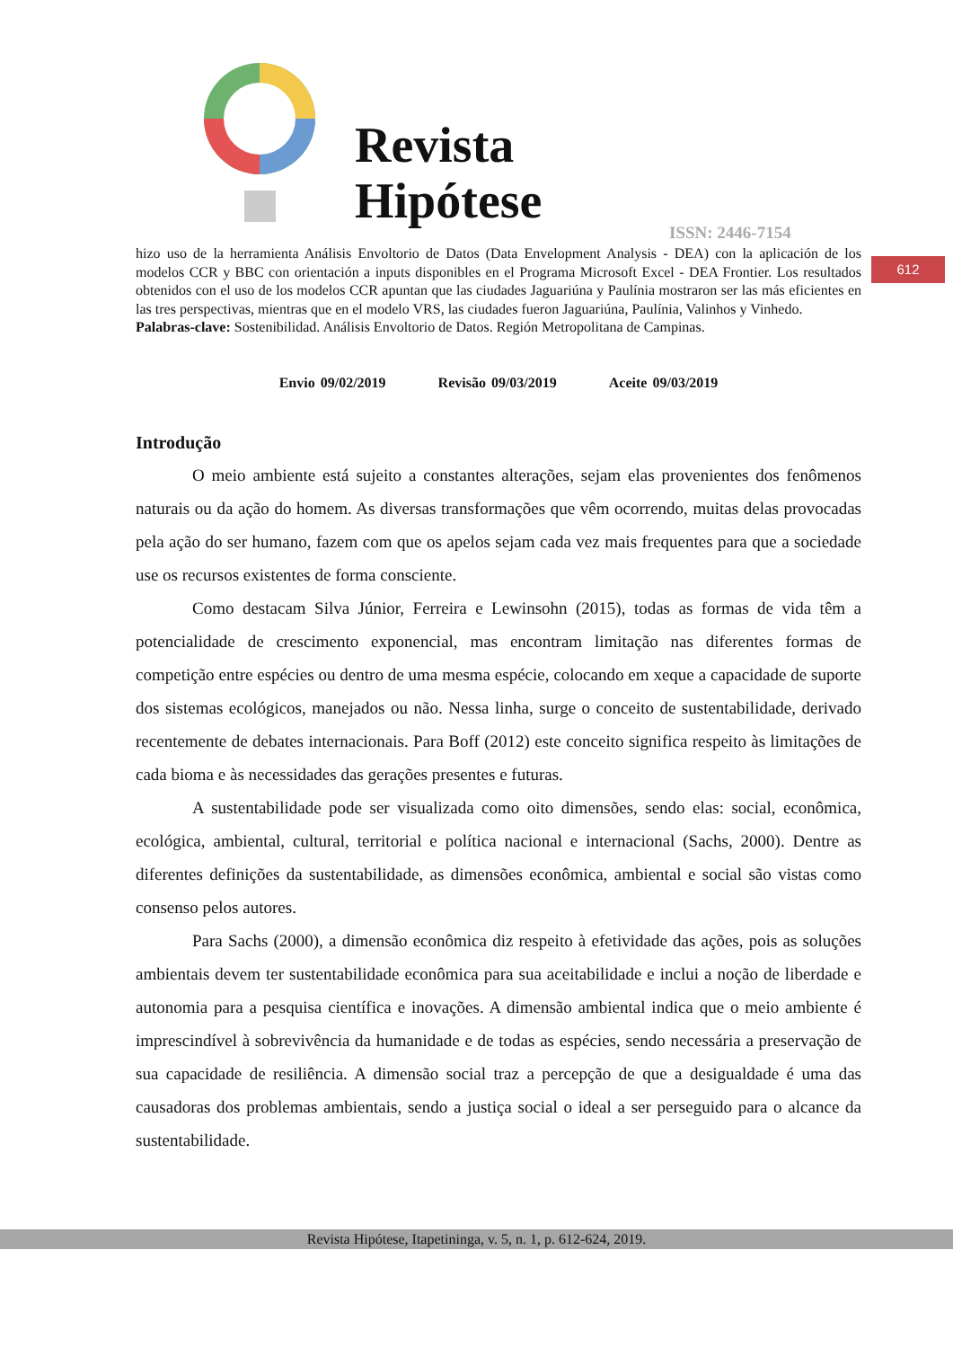Revista
Hipótese
ISSN: 2446-7154
612
hizo uso de la herramienta Análisis Envoltorio de Datos (Data Envelopment Analysis - DEA) con la aplicación de los modelos CCR y BBC con orientación a inputs disponibles en el Programa Microsoft Excel - DEA Frontier. Los resultados obtenidos con el uso de los modelos CCR apuntan que las ciudades Jaguariúna y Paulínia mostraron ser las más eficientes en las tres perspectivas, mientras que en el modelo VRS, las ciudades fueron Jaguariúna, Paulínia, Valinhos y Vinhedo.
Palabras-clave: Sostenibilidad. Análisis Envoltorio de Datos. Región Metropolitana de Campinas.
Envio 09/02/2019 Revisão 09/03/2019 Aceite 09/03/2019
Introdução
O meio ambiente está sujeito a constantes alterações, sejam elas provenientes dos fenômenos naturais ou da ação do homem. As diversas transformações que vêm ocorrendo, muitas delas provocadas pela ação do ser humano, fazem com que os apelos sejam cada vez mais frequentes para que a sociedade use os recursos existentes de forma consciente.
Como destacam Silva Júnior, Ferreira e Lewinsohn (2015), todas as formas de vida têm a potencialidade de crescimento exponencial, mas encontram limitação nas diferentes formas de competição entre espécies ou dentro de uma mesma espécie, colocando em xeque a capacidade de suporte dos sistemas ecológicos, manejados ou não. Nessa linha, surge o conceito de sustentabilidade, derivado recentemente de debates internacionais. Para Boff (2012) este conceito significa respeito às limitações de cada bioma e às necessidades das gerações presentes e futuras.
A sustentabilidade pode ser visualizada como oito dimensões, sendo elas: social, econômica, ecológica, ambiental, cultural, territorial e política nacional e internacional (Sachs, 2000). Dentre as diferentes definições da sustentabilidade, as dimensões econômica, ambiental e social são vistas como consenso pelos autores.
Para Sachs (2000), a dimensão econômica diz respeito à efetividade das ações, pois as soluções ambientais devem ter sustentabilidade econômica para sua aceitabilidade e inclui a noção de liberdade e autonomia para a pesquisa científica e inovações. A dimensão ambiental indica que o meio ambiente é imprescindível à sobrevivência da humanidade e de todas as espécies, sendo necessária a preservação de sua capacidade de resiliência. A dimensão social traz a percepção de que a desigualdade é uma das causadoras dos problemas ambientais, sendo a justiça social o ideal a ser perseguido para o alcance da sustentabilidade.
Revista Hipótese, Itapetininga, v. 5, n. 1, p. 612-624, 2019.